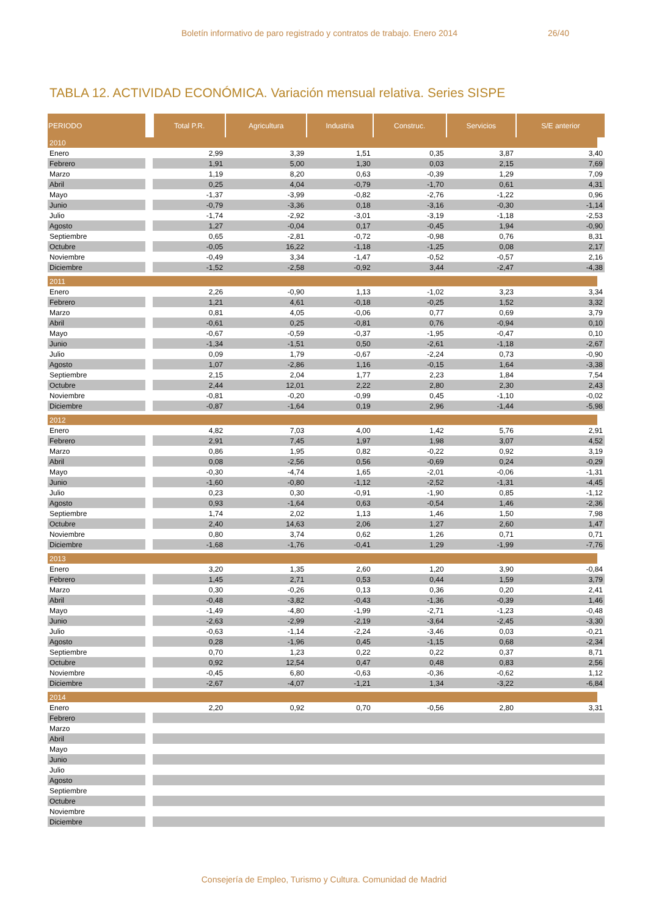Boletín informativo de paro registrado y contratos de trabajo. Enero 2014 26/40
TABLA 12. ACTIVIDAD ECONÓMICA. Variación mensual relativa. Series SISPE
| PERIODO | Total P.R. | Agricultura | Industria | Construc. | Servicios | S/E anterior |
| --- | --- | --- | --- | --- | --- | --- |
| 2010 | | | | | | |
| Enero | 2,99 | 3,39 | 1,51 | 0,35 | 3,87 | 3,40 |
| Febrero | 1,91 | 5,00 | 1,30 | 0,03 | 2,15 | 7,69 |
| Marzo | 1,19 | 8,20 | 0,63 | -0,39 | 1,29 | 7,09 |
| Abril | 0,25 | 4,04 | -0,79 | -1,70 | 0,61 | 4,31 |
| Mayo | -1,37 | -3,99 | -0,82 | -2,76 | -1,22 | 0,96 |
| Junio | -0,79 | -3,36 | 0,18 | -3,16 | -0,30 | -1,14 |
| Julio | -1,74 | -2,92 | -3,01 | -3,19 | -1,18 | -2,53 |
| Agosto | 1,27 | -0,04 | 0,17 | -0,45 | 1,94 | -0,90 |
| Septiembre | 0,65 | -2,81 | -0,72 | -0,98 | 0,76 | 8,31 |
| Octubre | -0,05 | 16,22 | -1,18 | -1,25 | 0,08 | 2,17 |
| Noviembre | -0,49 | 3,34 | -1,47 | -0,52 | -0,57 | 2,16 |
| Diciembre | -1,52 | -2,58 | -0,92 | 3,44 | -2,47 | -4,38 |
| 2011 | | | | | | |
| Enero | 2,26 | -0,90 | 1,13 | -1,02 | 3,23 | 3,34 |
| Febrero | 1,21 | 4,61 | -0,18 | -0,25 | 1,52 | 3,32 |
| Marzo | 0,81 | 4,05 | -0,06 | 0,77 | 0,69 | 3,79 |
| Abril | -0,61 | 0,25 | -0,81 | 0,76 | -0,94 | 0,10 |
| Mayo | -0,67 | -0,59 | -0,37 | -1,95 | -0,47 | 0,10 |
| Junio | -1,34 | -1,51 | 0,50 | -2,61 | -1,18 | -2,67 |
| Julio | 0,09 | 1,79 | -0,67 | -2,24 | 0,73 | -0,90 |
| Agosto | 1,07 | -2,86 | 1,16 | -0,15 | 1,64 | -3,38 |
| Septiembre | 2,15 | 2,04 | 1,77 | 2,23 | 1,84 | 7,54 |
| Octubre | 2,44 | 12,01 | 2,22 | 2,80 | 2,30 | 2,43 |
| Noviembre | -0,81 | -0,20 | -0,99 | 0,45 | -1,10 | -0,02 |
| Diciembre | -0,87 | -1,64 | 0,19 | 2,96 | -1,44 | -5,98 |
| 2012 | | | | | | |
| Enero | 4,82 | 7,03 | 4,00 | 1,42 | 5,76 | 2,91 |
| Febrero | 2,91 | 7,45 | 1,97 | 1,98 | 3,07 | 4,52 |
| Marzo | 0,86 | 1,95 | 0,82 | -0,22 | 0,92 | 3,19 |
| Abril | 0,08 | -2,56 | 0,56 | -0,69 | 0,24 | -0,29 |
| Mayo | -0,30 | -4,74 | 1,65 | -2,01 | -0,06 | -1,31 |
| Junio | -1,60 | -0,80 | -1,12 | -2,52 | -1,31 | -4,45 |
| Julio | 0,23 | 0,30 | -0,91 | -1,90 | 0,85 | -1,12 |
| Agosto | 0,93 | -1,64 | 0,63 | -0,54 | 1,46 | -2,36 |
| Septiembre | 1,74 | 2,02 | 1,13 | 1,46 | 1,50 | 7,98 |
| Octubre | 2,40 | 14,63 | 2,06 | 1,27 | 2,60 | 1,47 |
| Noviembre | 0,80 | 3,74 | 0,62 | 1,26 | 0,71 | 0,71 |
| Diciembre | -1,68 | -1,76 | -0,41 | 1,29 | -1,99 | -7,76 |
| 2013 | | | | | | |
| Enero | 3,20 | 1,35 | 2,60 | 1,20 | 3,90 | -0,84 |
| Febrero | 1,45 | 2,71 | 0,53 | 0,44 | 1,59 | 3,79 |
| Marzo | 0,30 | -0,26 | 0,13 | 0,36 | 0,20 | 2,41 |
| Abril | -0,48 | -3,82 | -0,43 | -1,36 | -0,39 | 1,46 |
| Mayo | -1,49 | -4,80 | -1,99 | -2,71 | -1,23 | -0,48 |
| Junio | -2,63 | -2,99 | -2,19 | -3,64 | -2,45 | -3,30 |
| Julio | -0,63 | -1,14 | -2,24 | -3,46 | 0,03 | -0,21 |
| Agosto | 0,28 | -1,96 | 0,45 | -1,15 | 0,68 | -2,34 |
| Septiembre | 0,70 | 1,23 | 0,22 | 0,22 | 0,37 | 8,71 |
| Octubre | 0,92 | 12,54 | 0,47 | 0,48 | 0,83 | 2,56 |
| Noviembre | -0,45 | 6,80 | -0,63 | -0,36 | -0,62 | 1,12 |
| Diciembre | -2,67 | -4,07 | -1,21 | 1,34 | -3,22 | -6,84 |
| 2014 | | | | | | |
| Enero | 2,20 | 0,92 | 0,70 | -0,56 | 2,80 | 3,31 |
| Febrero | | | | | | |
| Marzo | | | | | | |
| Abril | | | | | | |
| Mayo | | | | | | |
| Junio | | | | | | |
| Julio | | | | | | |
| Agosto | | | | | | |
| Septiembre | | | | | | |
| Octubre | | | | | | |
| Noviembre | | | | | | |
| Diciembre | | | | | | |
Consejería de Empleo, Turismo y Cultura. Comunidad de Madrid